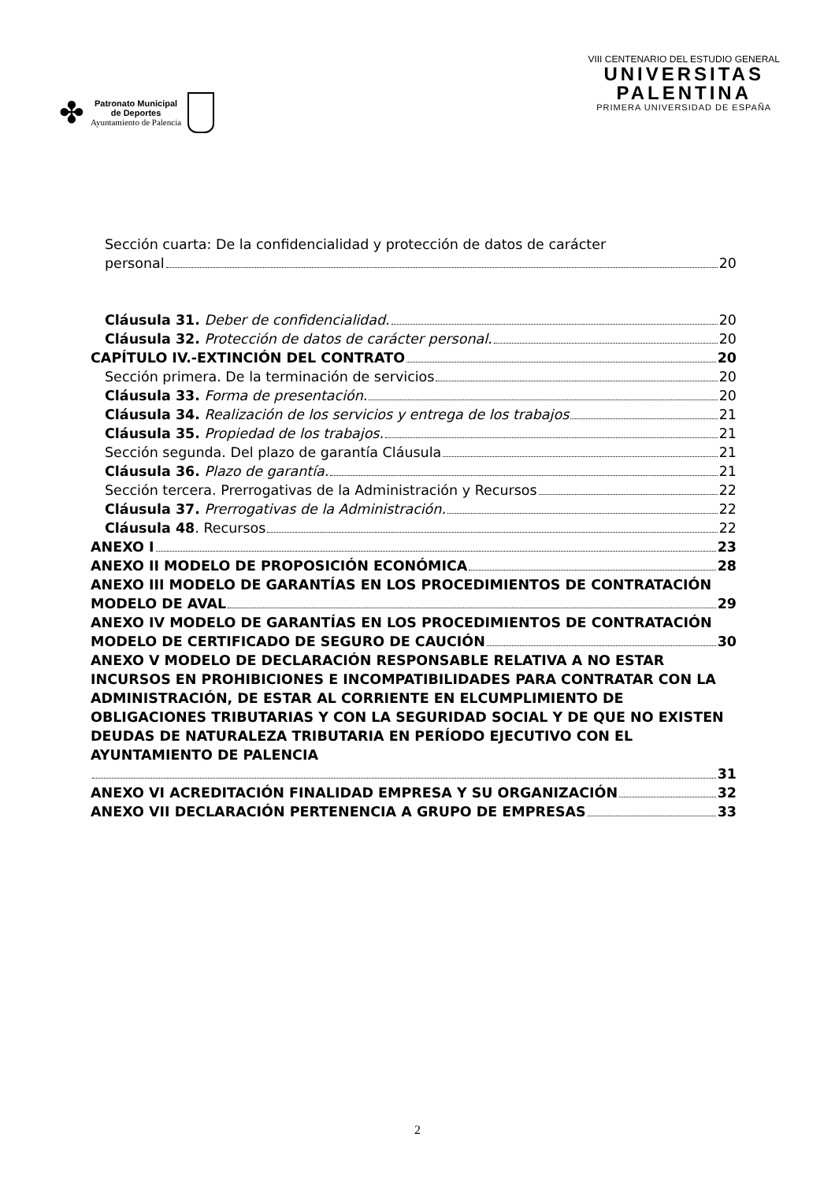✤
Patronato Municipal
de Deportes
Ayuntamiento de Palencia
VIII CENTENARIO DEL ESTUDIO GENERAL
UNIVERSITAS
PALENTINA
PRIMERA UNIVERSIDAD DE ESPAÑA
Sección cuarta: De la confidencialidad y protección de datos de carácter
personal 20
Cláusula 31. Deber de confidencialidad. 20
Cláusula 32. Protección de datos de carácter personal. 20
CAPÍTULO IV.-EXTINCIÓN DEL CONTRATO 20
Sección primera. De la terminación de servicios 20
Cláusula 33. Forma de presentación. 20
Cláusula 34. Realización de los servicios y entrega de los trabajos 21
Cláusula 35. Propiedad de los trabajos. 21
Sección segunda. Del plazo de garantía Cláusula 21
Cláusula 36. Plazo de garantía. 21
Sección tercera. Prerrogativas de la Administración y Recursos 22
Cláusula 37. Prerrogativas de la Administración. 22
Cláusula 48. Recursos 22
ANEXO I 23
ANEXO II MODELO DE PROPOSICIÓN ECONÓMICA 28
ANEXO III MODELO DE GARANTÍAS EN LOS PROCEDIMIENTOS DE CONTRATACIÓN
MODELO DE AVAL 29
ANEXO IV MODELO DE GARANTÍAS EN LOS PROCEDIMIENTOS DE CONTRATACIÓN
MODELO DE CERTIFICADO DE SEGURO DE CAUCIÓN 30
ANEXO V MODELO DE DECLARACIÓN RESPONSABLE RELATIVA A NO ESTAR INCURSOS EN PROHIBICIONES E INCOMPATIBILIDADES PARA CONTRATAR CON LA ADMINISTRACIÓN, DE ESTAR AL CORRIENTE EN ELCUMPLIMIENTO DE OBLIGACIONES TRIBUTARIAS Y CON LA SEGURIDAD SOCIAL Y DE QUE NO EXISTEN DEUDAS DE NATURALEZA TRIBUTARIA EN PERÍODO EJECUTIVO CON EL AYUNTAMIENTO DE PALENCIA
31
ANEXO VI ACREDITACIÓN FINALIDAD EMPRESA Y SU ORGANIZACIÓN 32
ANEXO VII DECLARACIÓN PERTENENCIA A GRUPO DE EMPRESAS 33
2